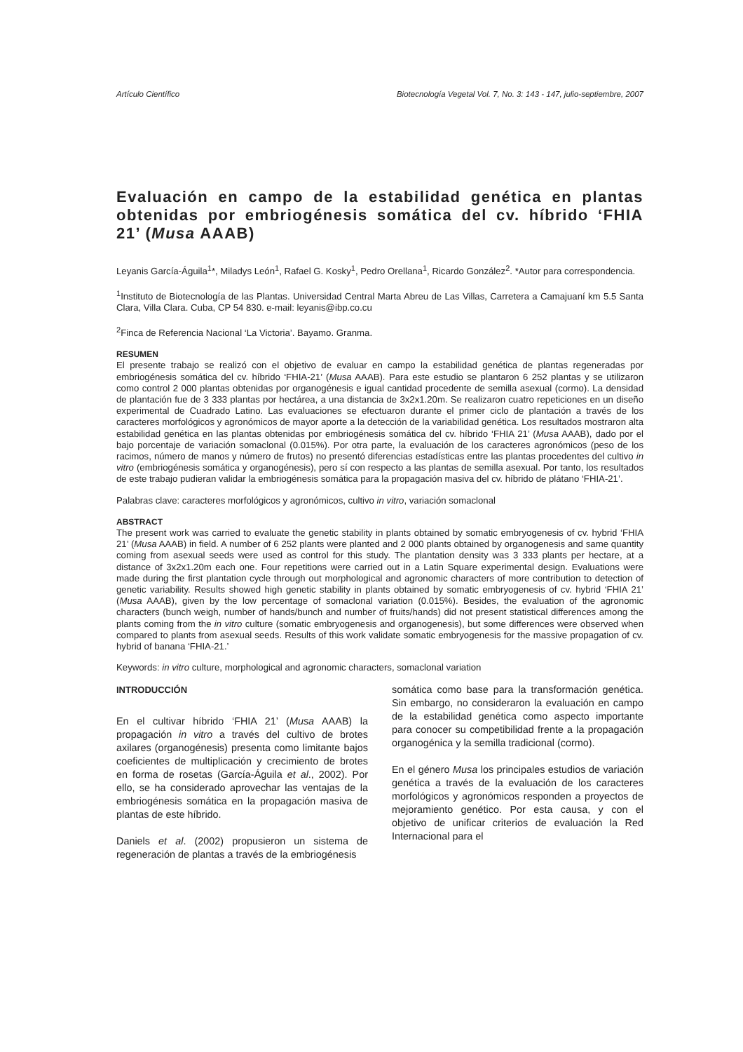Artículo Científico Biotecnología Vegetal Vol. 7, No. 3: 143 - 147, julio-septiembre, 2007
Evaluación en campo de la estabilidad genética en plantas obtenidas por embriogénesis somática del cv. híbrido ‘FHIA 21’ (Musa AAAB)
Leyanis García-Águila<sup>1</sup>*, Miladys León<sup>1</sup>, Rafael G. Kosky<sup>1</sup>, Pedro Orellana<sup>1</sup>, Ricardo González<sup>2</sup>. *Autor para correspondencia.
<sup>1</sup> Instituto de Biotecnología de las Plantas. Universidad Central Marta Abreu de Las Villas, Carretera a Camajuaní km 5.5 Santa Clara, Villa Clara. Cuba, CP 54 830. e-mail: leyanis@ibp.co.cu
<sup>2</sup> Finca de Referencia Nacional ‘La Victoria’. Bayamo. Granma.
RESUMEN
El presente trabajo se realizó con el objetivo de evaluar en campo la estabilidad genética de plantas regeneradas por embriogénesis somática del cv. híbrido ‘FHIA-21’ (Musa AAAB). Para este estudio se plantaron 6 252 plantas y se utilizaron como control 2 000 plantas obtenidas por organogénesis e igual cantidad procedente de semilla asexual (cormo). La densidad de plantación fue de 3 333 plantas por hectárea, a una distancia de 3x2x1.20m. Se realizaron cuatro repeticiones en un diseño experimental de Cuadrado Latino. Las evaluaciones se efectuaron durante el primer ciclo de plantación a través de los caracteres morfológicos y agronómicos de mayor aporte a la detección de la variabilidad genética. Los resultados mostraron alta estabilidad genética en las plantas obtenidas por embriogénesis somática del cv. híbrido ‘FHIA 21’ (Musa AAAB), dado por el bajo porcentaje de variación somaclonal (0.015%). Por otra parte, la evaluación de los caracteres agronómicos (peso de los racimos, número de manos y número de frutos) no presentó diferencias estadísticas entre las plantas procedentes del cultivo in vitro (embriogénesis somática y organogénesis), pero sí con respecto a las plantas de semilla asexual. Por tanto, los resultados de este trabajo pudieran validar la embriogénesis somática para la propagación masiva del cv. híbrido de plátano ‘FHIA-21’.
Palabras clave: caracteres morfológicos y agronómicos, cultivo in vitro, variación somaclonal
ABSTRACT
The present work was carried to evaluate the genetic stability in plants obtained by somatic embryogenesis of cv. hybrid ‘FHIA 21’ (Musa AAAB) in field. A number of 6 252 plants were planted and 2 000 plants obtained by organogenesis and same quantity coming from asexual seeds were used as control for this study. The plantation density was 3 333 plants per hectare, at a distance of 3x2x1.20m each one. Four repetitions were carried out in a Latin Square experimental design. Evaluations were made during the first plantation cycle through out morphological and agronomic characters of more contribution to detection of genetic variability. Results showed high genetic stability in plants obtained by somatic embryogenesis of cv. hybrid ‘FHIA 21’ (Musa AAAB), given by the low percentage of somaclonal variation (0.015%). Besides, the evaluation of the agronomic characters (bunch weigh, number of hands/bunch and number of fruits/hands) did not present statistical differences among the plants coming from the in vitro culture (somatic embryogenesis and organogenesis), but some differences were observed when compared to plants from asexual seeds. Results of this work validate somatic embryogenesis for the massive propagation of cv. hybrid of banana ‘FHIA-21.’
Keywords: in vitro culture, morphological and agronomic characters, somaclonal variation
INTRODUCCIÓN
En el cultivar híbrido ‘FHIA 21’ (Musa AAAB) la propagación in vitro a través del cultivo de brotes axilares (organogénesis) presenta como limitante bajos coeficientes de multiplicación y crecimiento de brotes en forma de rosetas (García-Águila et al., 2002). Por ello, se ha considerado aprovechar las ventajas de la embriogénesis somática en la propagación masiva de plantas de este híbrido.
Daniels et al. (2002) propusieron un sistema de regeneración de plantas a través de la embriogénesis
somática como base para la transformación genética. Sin embargo, no consideraron la evaluación en campo de la estabilidad genética como aspecto importante para conocer su competibilidad frente a la propagación organogénica y la semilla tradicional (cormo).
En el género Musa los principales estudios de variación genética a través de la evaluación de los caracteres morfológicos y agronómicos responden a proyectos de mejoramiento genético. Por esta causa, y con el objetivo de unificar criterios de evaluación la Red Internacional para el